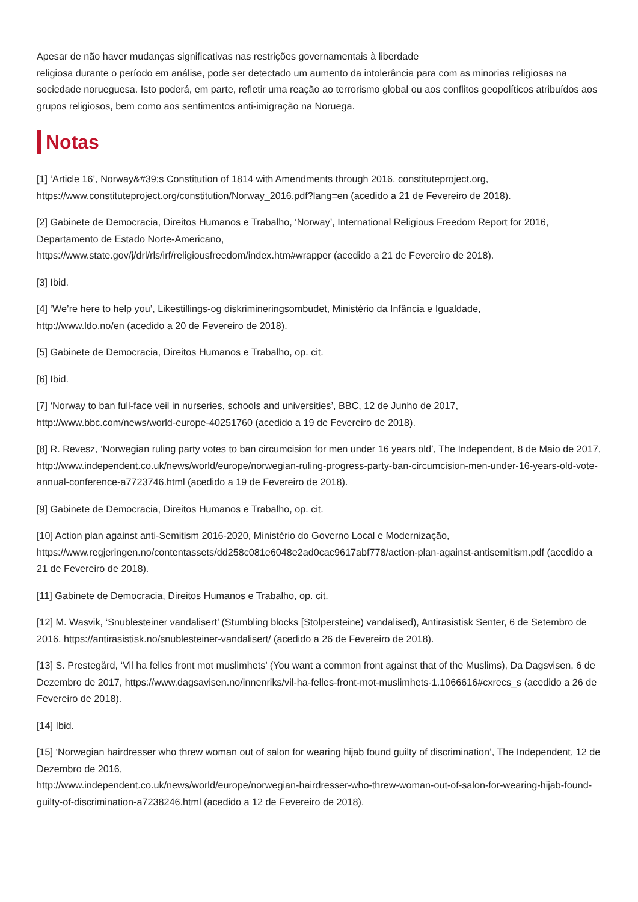Apesar de não haver mudanças significativas nas restrições governamentais à liberdade
religiosa durante o período em análise, pode ser detectado um aumento da intolerância para com as minorias religiosas na sociedade norueguesa. Isto poderá, em parte, refletir uma reação ao terrorismo global ou aos conflitos geopolíticos atribuídos aos grupos religiosos, bem como aos sentimentos anti-imigração na Noruega.
Notas
[1] ‘Article 16’, Norway&#39;s Constitution of 1814 with Amendments through 2016, constituteproject.org, https://www.constituteproject.org/constitution/Norway_2016.pdf?lang=en (acedido a 21 de Fevereiro de 2018).
[2] Gabinete de Democracia, Direitos Humanos e Trabalho, ‘Norway’, International Religious Freedom Report for 2016, Departamento de Estado Norte-Americano,
https://www.state.gov/j/drl/rls/irf/religiousfreedom/index.htm#wrapper (acedido a 21 de Fevereiro de 2018).
[3] Ibid.
[4] ‘We’re here to help you’, Likestillings-og diskrimineringsombudet, Ministério da Infância e Igualdade,
http://www.ldo.no/en (acedido a 20 de Fevereiro de 2018).
[5] Gabinete de Democracia, Direitos Humanos e Trabalho, op. cit.
[6] Ibid.
[7] ‘Norway to ban full-face veil in nurseries, schools and universities’, BBC, 12 de Junho de 2017,
http://www.bbc.com/news/world-europe-40251760 (acedido a 19 de Fevereiro de 2018).
[8] R. Revesz, ‘Norwegian ruling party votes to ban circumcision for men under 16 years old’, The Independent, 8 de Maio de 2017, http://www.independent.co.uk/news/world/europe/norwegian-ruling-progress-party-ban-circumcision-men-under-16-years-old-vote-annual-conference-a7723746.html (acedido a 19 de Fevereiro de 2018).
[9] Gabinete de Democracia, Direitos Humanos e Trabalho, op. cit.
[10] Action plan against anti-Semitism 2016-2020, Ministério do Governo Local e Modernização,
https://www.regjeringen.no/contentassets/dd258c081e6048e2ad0cac9617abf778/action-plan-against-antisemitism.pdf (acedido a 21 de Fevereiro de 2018).
[11] Gabinete de Democracia, Direitos Humanos e Trabalho, op. cit.
[12] M. Wasvik, ‘Snublesteiner vandalisert’ (Stumbling blocks [Stolpersteine) vandalised), Antirasistisk Senter, 6 de Setembro de 2016, https://antirasistisk.no/snublesteiner-vandalisert/ (acedido a 26 de Fevereiro de 2018).
[13] S. Prestegård, ‘Vil ha felles front mot muslimhets’ (You want a common front against that of the Muslims), Da Dagsvisen, 6 de Dezembro de 2017, https://www.dagsavisen.no/innenriks/vil-ha-felles-front-mot-muslimhets-1.1066616#cxrecs_s (acedido a 26 de Fevereiro de 2018).
[14] Ibid.
[15] ‘Norwegian hairdresser who threw woman out of salon for wearing hijab found guilty of discrimination’, The Independent, 12 de Dezembro de 2016,
http://www.independent.co.uk/news/world/europe/norwegian-hairdresser-who-threw-woman-out-of-salon-for-wearing-hijab-found-guilty-of-discrimination-a7238246.html (acedido a 12 de Fevereiro de 2018).